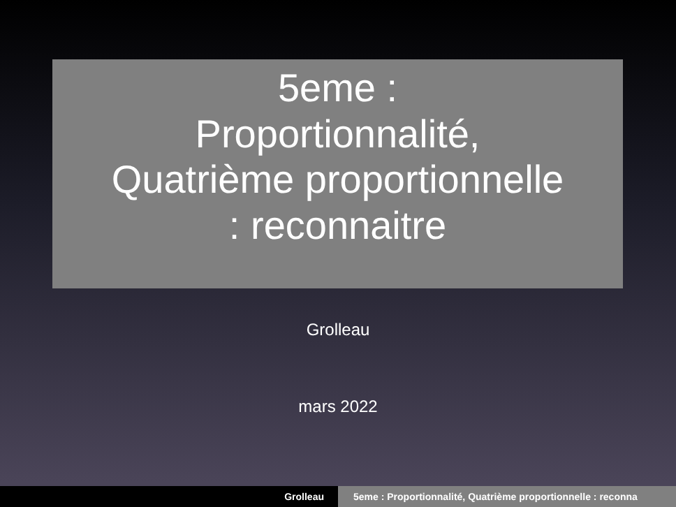5eme :
Proportionnalité,
Quatrième proportionnelle
: reconnaitre
Grolleau
mars 2022
Grolleau 5eme : Proportionnalité, Quatrième proportionnelle : reconna